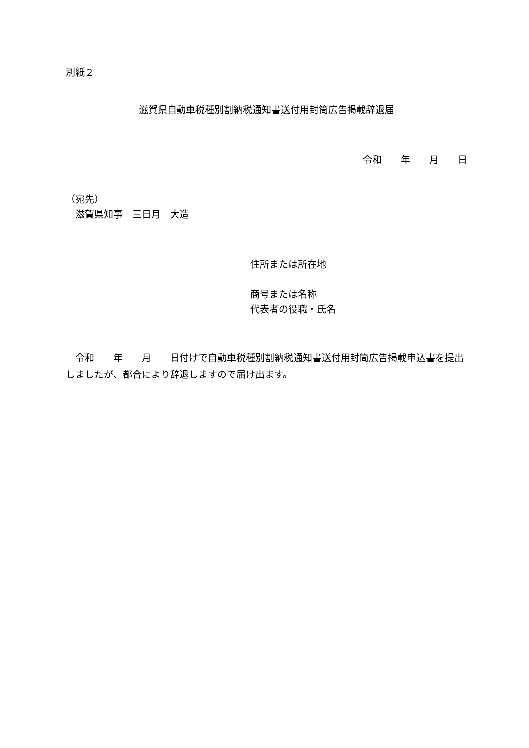別紙２
滋賀県自動車税種別割納税通知書送付用封筒広告掲載辞退届
令和　　年　　月　　日
（宛先）
　滋賀県知事　三日月　大造
住所または所在地
商号または名称
代表者の役職・氏名
　令和　　年　　月　　日付けで自動車税種別割納税通知書送付用封筒広告掲載申込書を提出しましたが、都合により辞退しますので届け出ます。